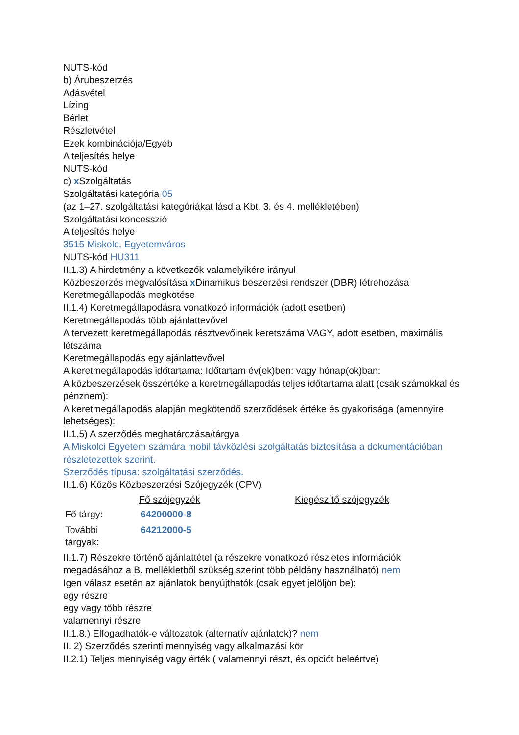NUTS-kód
b) Árubeszerzés
Adásvétel
Lízing
Bérlet
Részletvétel
Ezek kombinációja/Egyéb
A teljesítés helye
NUTS-kód
c) x Szolgáltatás
Szolgáltatási kategória 05
(az 1–27. szolgáltatási kategóriákat lásd a Kbt. 3. és 4. mellékletében)
Szolgáltatási koncesszió
A teljesítés helye
3515 Miskolc, Egyetemváros
NUTS-kód HU311
II.1.3) A hirdetmény a következők valamelyikére irányul
Közbeszerzés megvalósítása x Dinamikus beszerzési rendszer (DBR) létrehozása
Keretmegállapodás megkötése
II.1.4) Keretmegállapodásra vonatkozó információk (adott esetben)
Keretmegállapodás több ajánlattevővel
A tervezett keretmegállapodás résztvevőinek keretszáma VAGY, adott esetben, maximális létszáma
Keretmegállapodás egy ajánlattevővel
A keretmegállapodás időtartama: Időtartam év(ek)ben: vagy hónap(ok)ban:
A közbeszerzések összértéke a keretmegállapodás teljes időtartama alatt (csak számokkal és pénznem):
A keretmegállapodás alapján megkötendő szerződések értéke és gyakorisága (amennyire lehetséges):
II.1.5) A szerződés meghatározása/tárgya
A Miskolci Egyetem számára mobil távközlési szolgáltatás biztosítása a dokumentációban részletezettek szerint.
Szerződés típusa: szolgáltatási szerződés.
II.1.6) Közös Közbeszerzési Szójegyzék (CPV)
| | Fő szójegyzék | Kiegészítő szójegyzék |
| --- | --- | --- |
| Fő tárgy: | 64200000-8 | |
| További tárgyak: | 64212000-5 | |
II.1.7) Részekre történő ajánlattétel (a részekre vonatkozó részletes információk megadásához a B. mellékletből szükség szerint több példány használható) nem
Igen válasz esetén az ajánlatok benyújthatók (csak egyet jelöljön be):
egy részre
egy vagy több részre
valamennyi részre
II.1.8.) Elfogadhatók-e változatok (alternatív ajánlatok)? nem
II. 2) Szerződés szerinti mennyiség vagy alkalmazási kör
II.2.1) Teljes mennyiség vagy érték ( valamennyi részt, és opciót beleértve)